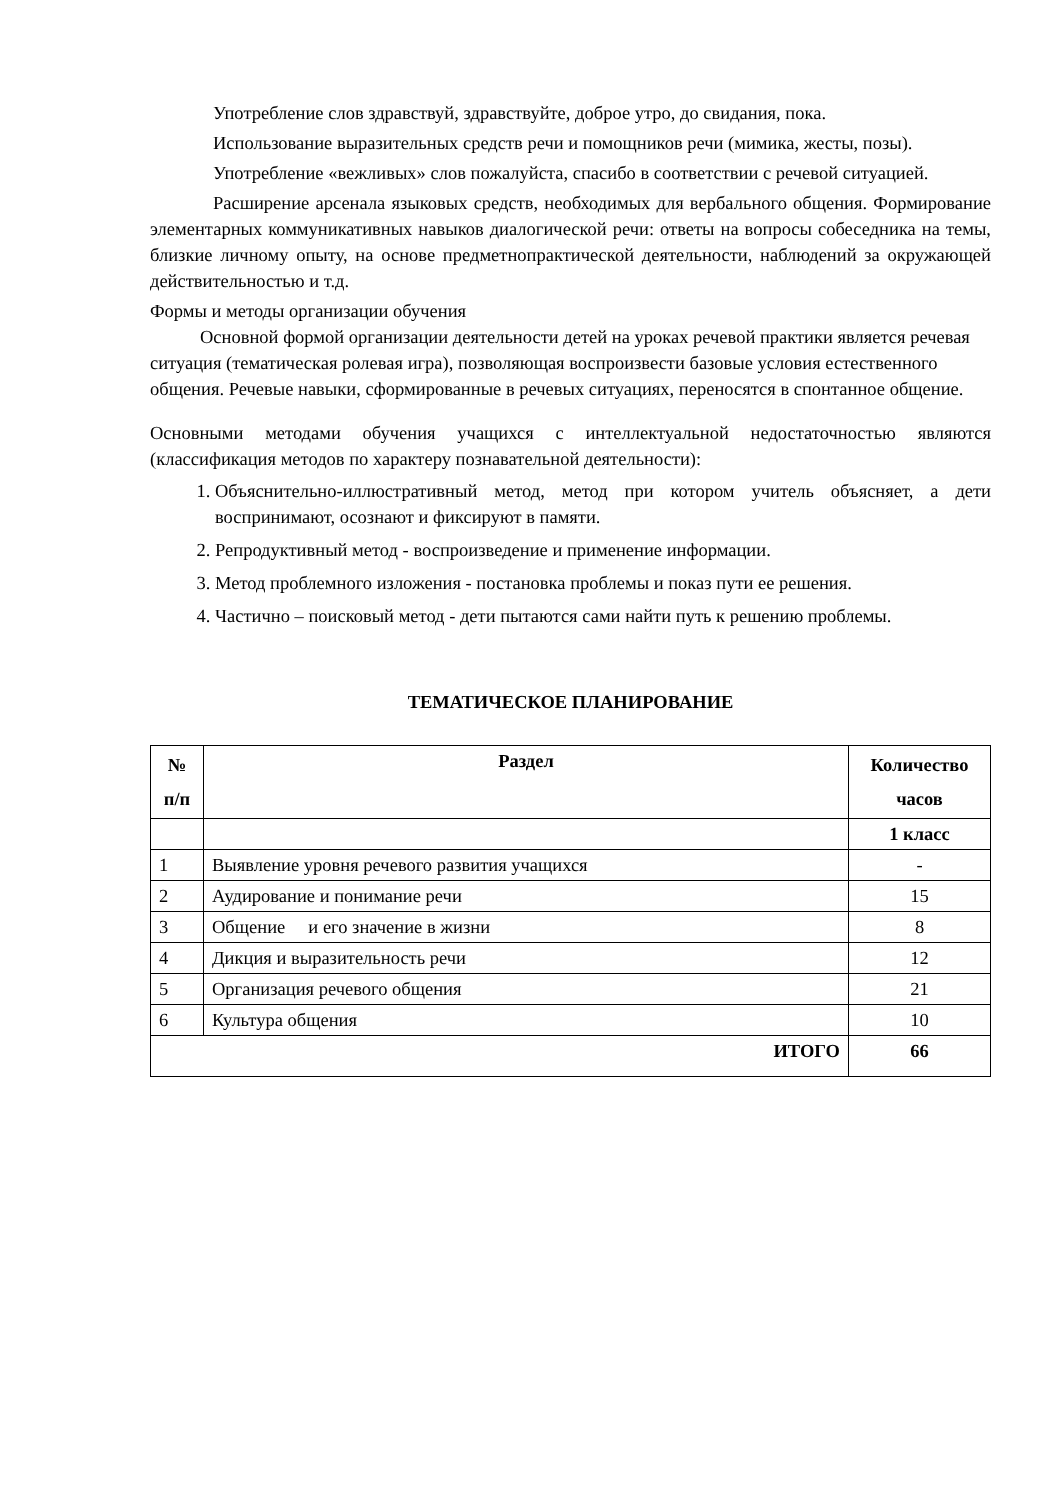Употребление слов здравствуй, здравствуйте, доброе утро, до свидания, пока.
Использование выразительных средств речи и помощников речи (мимика, жесты, позы).
Употребление «вежливых» слов пожалуйста, спасибо в соответствии с речевой ситуацией.
Расширение арсенала языковых средств, необходимых для вербального общения. Формирование элементарных коммуникативных навыков диалогической речи: ответы на вопросы собеседника на темы, близкие личному опыту, на основе предметнопрактической деятельности, наблюдений за окружающей действительностью и т.д.
Формы и методы организации обучения
Основной формой организации деятельности детей на уроках речевой практики является речевая ситуация (тематическая ролевая игра), позволяющая воспроизвести базовые условия естественного общения. Речевые навыки, сформированные в речевых ситуациях, переносятся в спонтанное общение.
Основными методами обучения учащихся с интеллектуальной недостаточностью являются (классификация методов по характеру познавательной деятельности):
1. Объяснительно-иллюстративный метод, метод при котором учитель объясняет, а дети воспринимают, осознают и фиксируют в памяти.
2. Репродуктивный метод - воспроизведение и применение информации.
3. Метод проблемного изложения - постановка проблемы и показ пути ее решения.
4. Частично – поисковый метод - дети пытаются сами найти путь к решению проблемы.
ТЕМАТИЧЕСКОЕ ПЛАНИРОВАНИЕ
| № п/п | Раздел | Количество часов |
| --- | --- | --- |
| | | 1 класс |
| 1 | Выявление уровня речевого развития учащихся | - |
| 2 | Аудирование и понимание речи | 15 |
| 3 | Общение и его значение в жизни | 8 |
| 4 | Дикция и выразительность речи | 12 |
| 5 | Организация речевого общения | 21 |
| 6 | Культура общения | 10 |
| ИТОГО | | 66 |